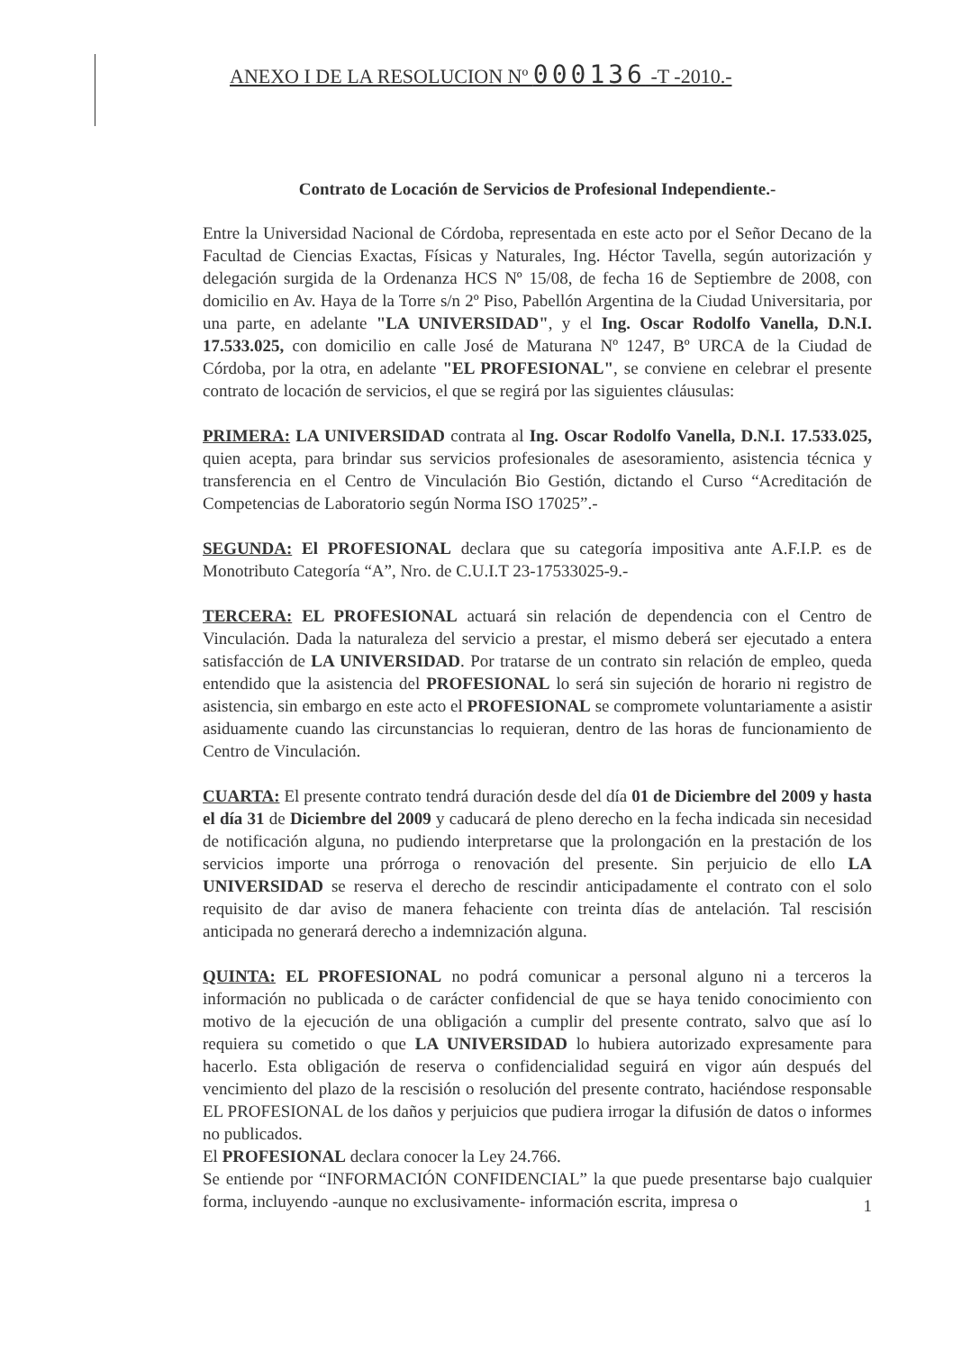ANEXO I DE LA RESOLUCION Nº 000136 -T -2010.-
Contrato de Locación de Servicios de Profesional Independiente.-
Entre la Universidad Nacional de Córdoba, representada en este acto por el Señor Decano de la Facultad de Ciencias Exactas, Físicas y Naturales, Ing. Héctor Tavella, según autorización y delegación surgida de la Ordenanza HCS Nº 15/08, de fecha 16 de Septiembre de 2008, con domicilio en Av. Haya de la Torre s/n 2º Piso, Pabellón Argentina de la Ciudad Universitaria, por una parte, en adelante "LA UNIVERSIDAD", y el Ing. Oscar Rodolfo Vanella, D.N.I. 17.533.025, con domicilio en calle José de Maturana Nº 1247, Bº URCA de la Ciudad de Córdoba, por la otra, en adelante "EL PROFESIONAL", se conviene en celebrar el presente contrato de locación de servicios, el que se regirá por las siguientes cláusulas:
PRIMERA: LA UNIVERSIDAD contrata al Ing. Oscar Rodolfo Vanella, D.N.I. 17.533.025, quien acepta, para brindar sus servicios profesionales de asesoramiento, asistencia técnica y transferencia en el Centro de Vinculación Bio Gestión, dictando el Curso “Acreditación de Competencias de Laboratorio según Norma ISO 17025”.-
SEGUNDA: El PROFESIONAL declara que su categoría impositiva ante A.F.I.P. es de Monotributo Categoría “A”, Nro. de C.U.I.T 23-17533025-9.-
TERCERA: EL PROFESIONAL actuará sin relación de dependencia con el Centro de Vinculación. Dada la naturaleza del servicio a prestar, el mismo deberá ser ejecutado a entera satisfacción de LA UNIVERSIDAD. Por tratarse de un contrato sin relación de empleo, queda entendido que la asistencia del PROFESIONAL lo será sin sujeción de horario ni registro de asistencia, sin embargo en este acto el PROFESIONAL se compromete voluntariamente a asistir asiduamente cuando las circunstancias lo requieran, dentro de las horas de funcionamiento de Centro de Vinculación.
CUARTA: El presente contrato tendrá duración desde del día 01 de Diciembre del 2009 y hasta el día 31 de Diciembre del 2009 y caducará de pleno derecho en la fecha indicada sin necesidad de notificación alguna, no pudiendo interpretarse que la prolongación en la prestación de los servicios importe una prórroga o renovación del presente. Sin perjuicio de ello LA UNIVERSIDAD se reserva el derecho de rescindir anticipadamente el contrato con el solo requisito de dar aviso de manera fehaciente con treinta días de antelación. Tal rescisión anticipada no generará derecho a indemnización alguna.
QUINTA: EL PROFESIONAL no podrá comunicar a personal alguno ni a terceros la información no publicada o de carácter confidencial de que se haya tenido conocimiento con motivo de la ejecución de una obligación a cumplir del presente contrato, salvo que así lo requiera su cometido o que LA UNIVERSIDAD lo hubiera autorizado expresamente para hacerlo. Esta obligación de reserva o confidencialidad seguirá en vigor aún después del vencimiento del plazo de la rescisión o resolución del presente contrato, haciéndose responsable EL PROFESIONAL de los daños y perjuicios que pudiera irrogar la difusión de datos o informes no publicados.
El PROFESIONAL declara conocer la Ley 24.766.
Se entiende por “INFORMACIÓN CONFIDENCIAL” la que puede presentarse bajo cualquier forma, incluyendo -aunque no exclusivamente- información escrita, impresa o
1